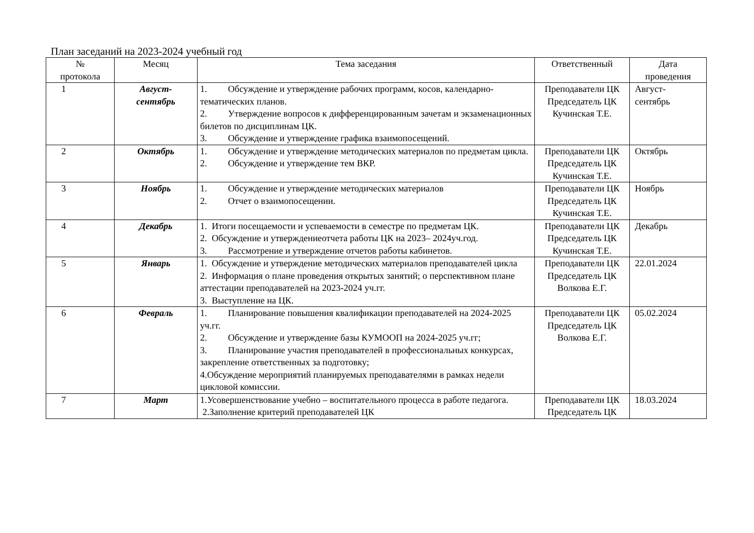План заседаний на 2023-2024 учебный год
| № протокола | Месяц | Тема заседания | Ответственный | Дата проведения |
| --- | --- | --- | --- | --- |
| 1 | Август- сентябрь | 1. Обсуждение и утверждение рабочих программ, косов, календарно-тематических планов. 2. Утверждение вопросов к дифференцированным зачетам и экзаменационных билетов по дисциплинам ЦК. 3. Обсуждение и утверждение графика взаимопосещений. | Преподаватели ЦК Председатель ЦК Кучинская Т.Е. | Август- сентябрь |
| 2 | Октябрь | 1. Обсуждение и утверждение методических материалов по предметам цикла. 2. Обсуждение и утверждение тем ВКР. | Преподаватели ЦК Председатель ЦК Кучинская Т.Е. | Октябрь |
| 3 | Ноябрь | 1. Обсуждение и утверждение методических материалов 2. Отчет о взаимопосещении. | Преподаватели ЦК Председатель ЦК Кучинская Т.Е. | Ноябрь |
| 4 | Декабрь | 1. Итоги посещаемости и успеваемости в семестре по предметам ЦК. 2. Обсуждение и утверждениеотчета работы ЦК на 2023– 2024уч.год. 3. Рассмотрение и утверждение отчетов работы кабинетов. | Преподаватели ЦК Председатель ЦК Кучинская Т.Е. | Декабрь |
| 5 | Январь | 1. Обсуждение и утверждение методических материалов преподавателей цикла 2. Информация о плане проведения открытых занятий; о перспективном плане аттестации преподавателей на 2023-2024 уч.гг. 3. Выступление на ЦК. | Преподаватели ЦК Председатель ЦК Волкова Е.Г. | 22.01.2024 |
| 6 | Февраль | 1. Планирование повышения квалификации преподавателей на 2024-2025 уч.гг. 2. Обсуждение и утверждение базы КУМООП на 2024-2025 уч.гг; 3. Планирование участия преподавателей в профессиональных конкурсах, закрепление ответственных за подготовку; 4.Обсуждение мероприятий планируемых преподавателями в рамках недели цикловой комиссии. | Преподаватели ЦК Председатель ЦК Волкова Е.Г. | 05.02.2024 |
| 7 | Март | 1.Усовершенствование учебно – воспитательного процесса в работе педагога. 2.Заполнение критерий преподавателей ЦК | Преподаватели ЦК Председатель ЦК | 18.03.2024 |